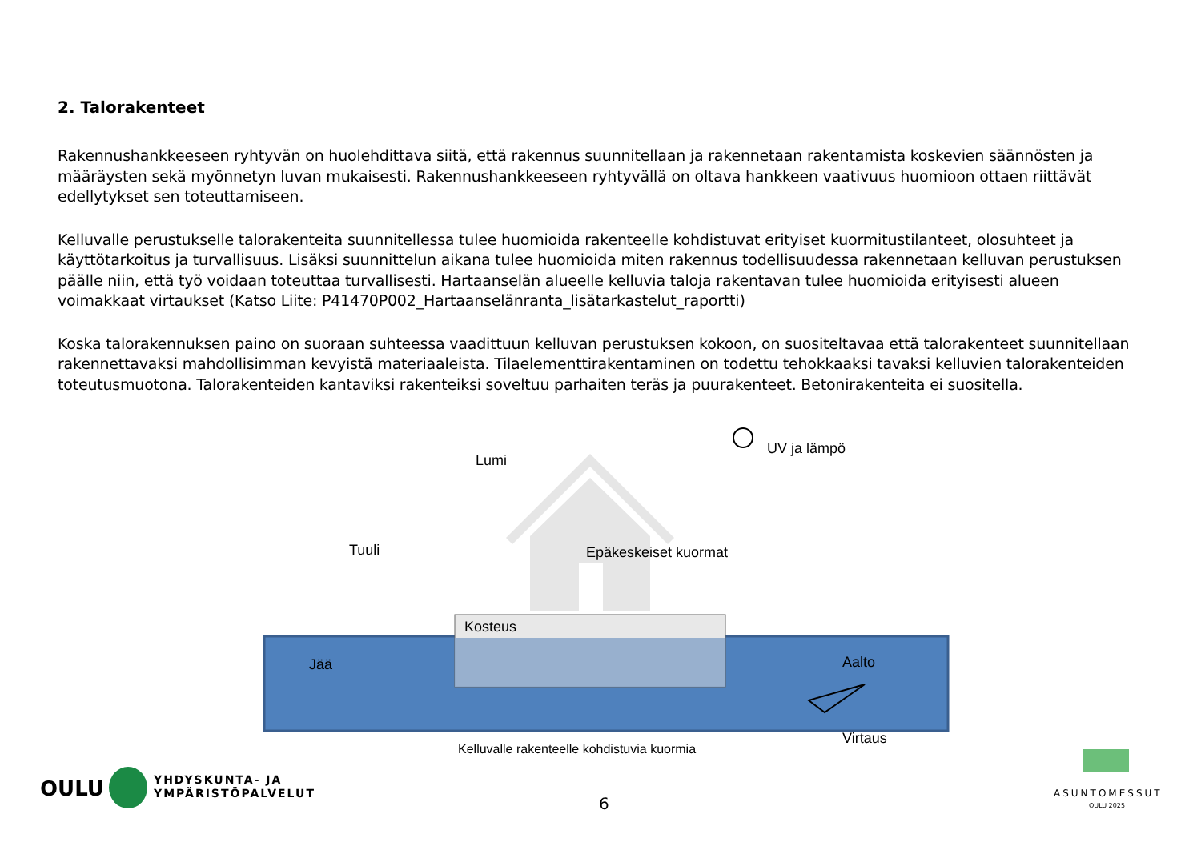2. Talorakenteet
Rakennushankkeeseen ryhtyvän on huolehdittava siitä, että rakennus suunnitellaan ja rakennetaan rakentamista koskevien säännösten ja määräysten sekä myönnetyn luvan mukaisesti. Rakennushankkeeseen ryhtyvällä on oltava hankkeen vaativuus huomioon ottaen riittävät edellytykset sen toteuttamiseen.
Kelluvalle perustukselle talorakenteita suunnitellessa tulee huomioida rakenteelle kohdistuvat erityiset kuormitustilanteet, olosuhteet ja käyttötarkoitus ja turvallisuus. Lisäksi suunnittelun aikana tulee huomioida miten rakennus todellisuudessa rakennetaan kelluvan perustuksen päälle niin, että työ voidaan toteuttaa turvallisesti. Hartaanselän alueelle kelluvia taloja rakentavan tulee huomioida erityisesti alueen voimakkaat virtaukset (Katso Liite: P41470P002_Hartaanselänranta_lisätarkastelut_raportti)
Koska talorakennuksen paino on suoraan suhteessa vaadittuun kelluvan perustuksen kokoon, on suositeltavaa että talorakenteet suunnitellaan rakennettavaksi mahdollisimman kevyistä materiaaleista. Tilaelementtirakentaminen on todettu tehokkaaksi tavaksi kelluvien talorakenteiden toteutusmuotona. Talorakenteiden kantaviksi rakenteiksi soveltuu parhaiten teräs ja puurakenteet. Betonirakenteita ei suositella.
Lumi
UV ja lämpö
Tuuli Epäkeskeiset kuormat
Kosteus
Jää Aalto
Virtaus
Kelluvalle rakenteelle kohdistuvia kuormia
OULU
YHDYSKUNTA- JA
YMPÄRISTÖPALVELUT
6
ASUNTOMESSUT
OULU 2025